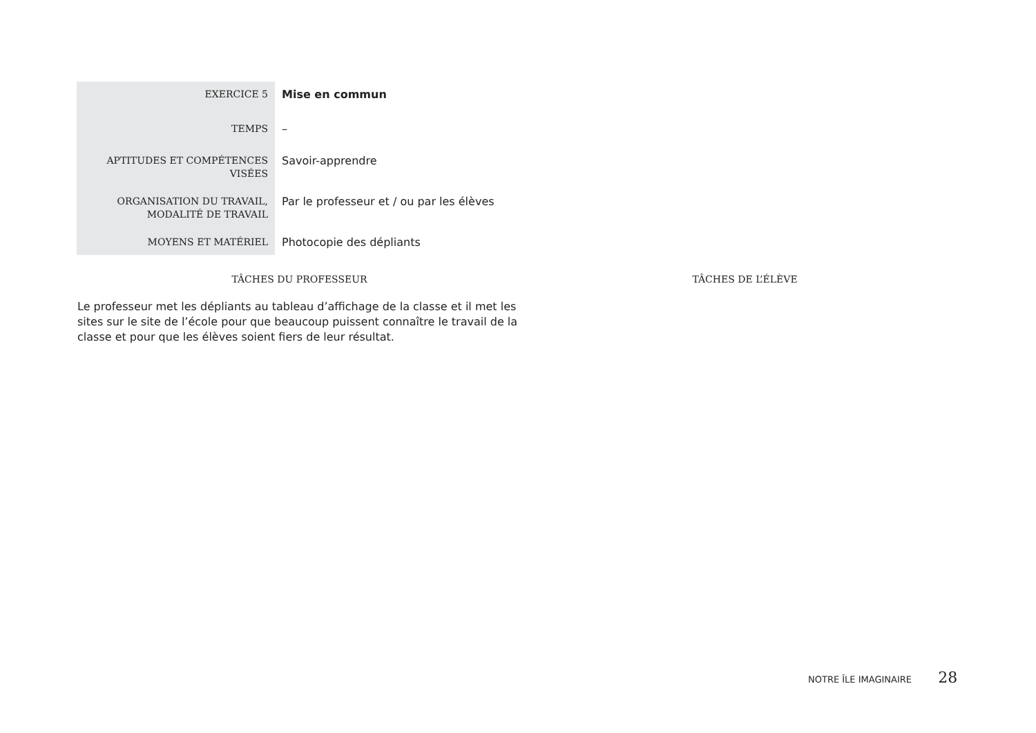| EXERCICE 5 | Mise en commun |
| TEMPS | – |
| APTITUDES ET COMPÉTENCES VISÉES | Savoir-apprendre |
| ORGANISATION DU TRAVAIL, MODALITÉ DE TRAVAIL | Par le professeur et / ou par les élèves |
| MOYENS ET MATÉRIEL | Photocopie des dépliants |
| TÂCHES DU PROFESSEUR | TÂCHES DE L’ÉLÈVE |
| --- | --- |
| Le professeur met les dépliants au tableau d’affichage de la classe et il met les sites sur le site de l’école pour que beaucoup puissent connaître le travail de la classe et pour que les élèves soient fiers de leur résultat. | |
NOTRE ÎLE IMAGINAIRE 28